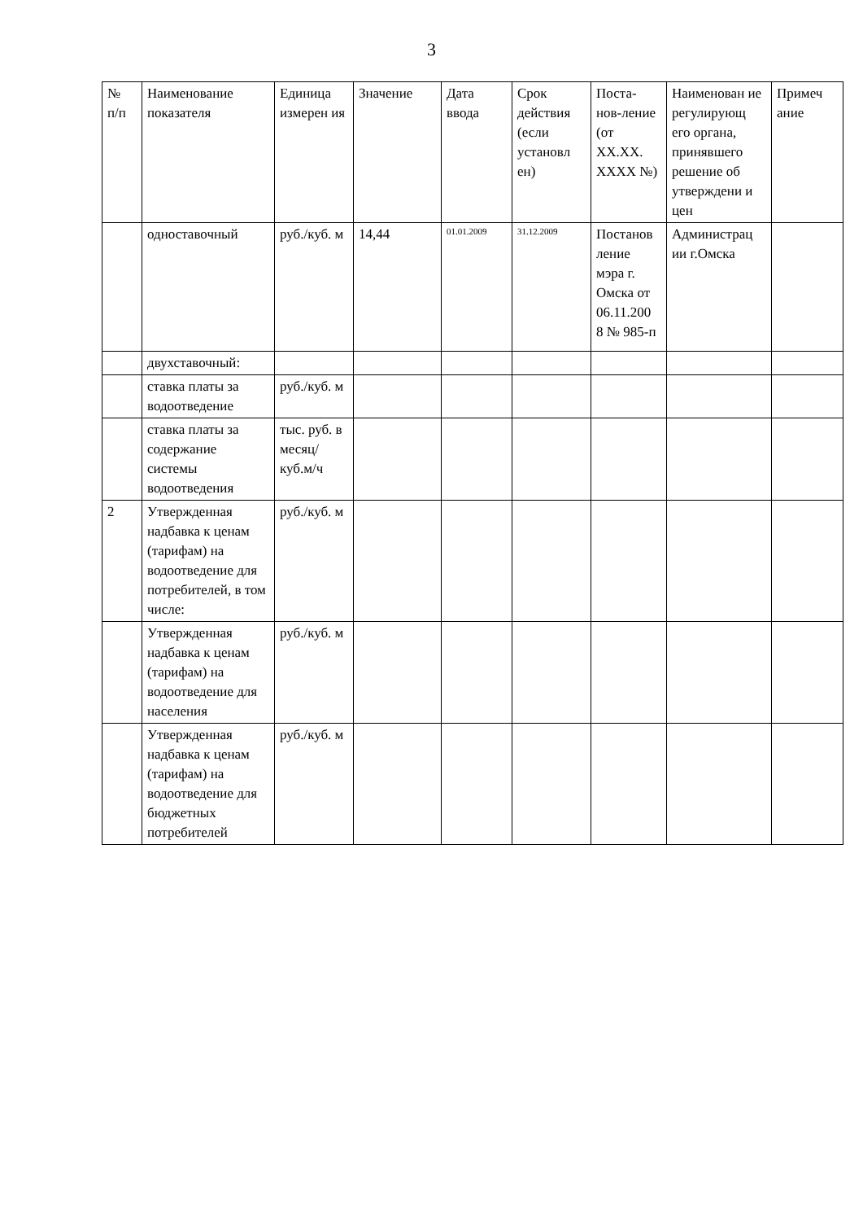3
| № п/п | Наименование показателя | Единица измерен ия | Значение | Дата ввода | Срок действия (если установл ен) | Поста-нов-ление (от XX.XX. XXXX №) | Наименован ие регулирующ его органа, принявшего решение об утверждени и цен | Примеч ание |
| | одноставочный | руб./куб. м | 14,44 | 01.01.2009 | 31.12.2009 | Постанов ление мэра г. Омска от 06.11.200 8 № 985-п | Администрац ии г.Омска | |
| | двухставочный: | | | | | | | |
| | ставка платы за водоотведение | руб./куб. м | | | | | | |
| | ставка платы за содержание системы водоотведения | тыс. руб. в месяц/ куб.м/ч | | | | | | |
| 2 | Утвержденная надбавка к ценам (тарифам) на водоотведение для потребителей, в том числе: | руб./куб. м | | | | | | |
| | Утвержденная надбавка к ценам (тарифам) на водоотведение для населения | руб./куб. м | | | | | | |
| | Утвержденная надбавка к ценам (тарифам) на водоотведение для бюджетных потребителей | руб./куб. м | | | | | | |